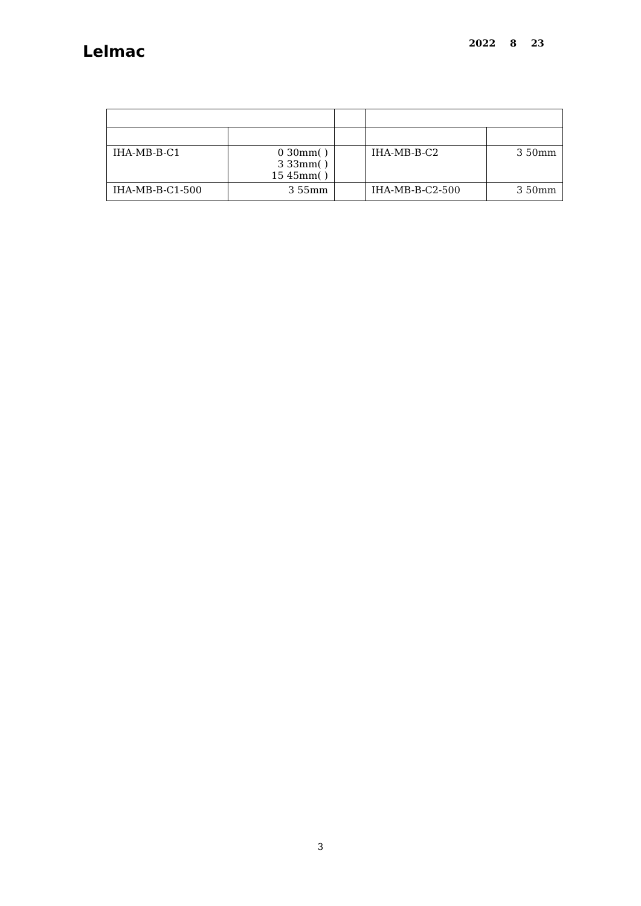Lelmac
2022 8 23
| IHA-MB-B-C1 | 0 30mm( ) 3 33mm( ) 15 45mm( ) | | IHA-MB-B-C2 | 3 50mm |
| IHA-MB-B-C1-500 | 3 55mm | | IHA-MB-B-C2-500 | 3 50mm |
3